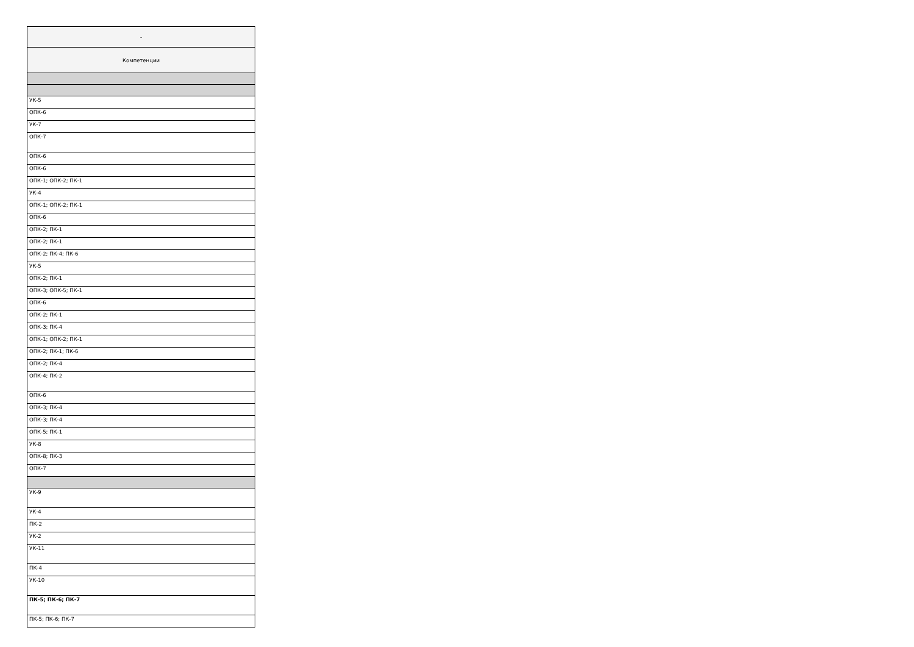| - |
| --- |
| Компетенции |
| УК-5 |
| ОПК-6 |
| УК-7 |
| ОПК-7 |
| ОПК-6 |
| ОПК-6 |
| ОПК-1; ОПК-2; ПК-1 |
| УК-4 |
| ОПК-1; ОПК-2; ПК-1 |
| ОПК-6 |
| ОПК-2; ПК-1 |
| ОПК-2; ПК-1 |
| ОПК-2; ПК-4; ПК-6 |
| УК-5 |
| ОПК-2; ПК-1 |
| ОПК-3; ОПК-5; ПК-1 |
| ОПК-6 |
| ОПК-2; ПК-1 |
| ОПК-3; ПК-4 |
| ОПК-1; ОПК-2; ПК-1 |
| ОПК-2; ПК-1; ПК-6 |
| ОПК-2; ПК-4 |
| ОПК-4; ПК-2 |
| ОПК-6 |
| ОПК-3; ПК-4 |
| ОПК-3; ПК-4 |
| ОПК-5; ПК-1 |
| УК-8 |
| ОПК-8; ПК-3 |
| ОПК-7 |
| УК-9 |
| УК-4 |
| ПК-2 |
| УК-2 |
| УК-11 |
| ПК-4 |
| УК-10 |
| ПК-5; ПК-6; ПК-7 |
| ПК-5; ПК-6; ПК-7 |